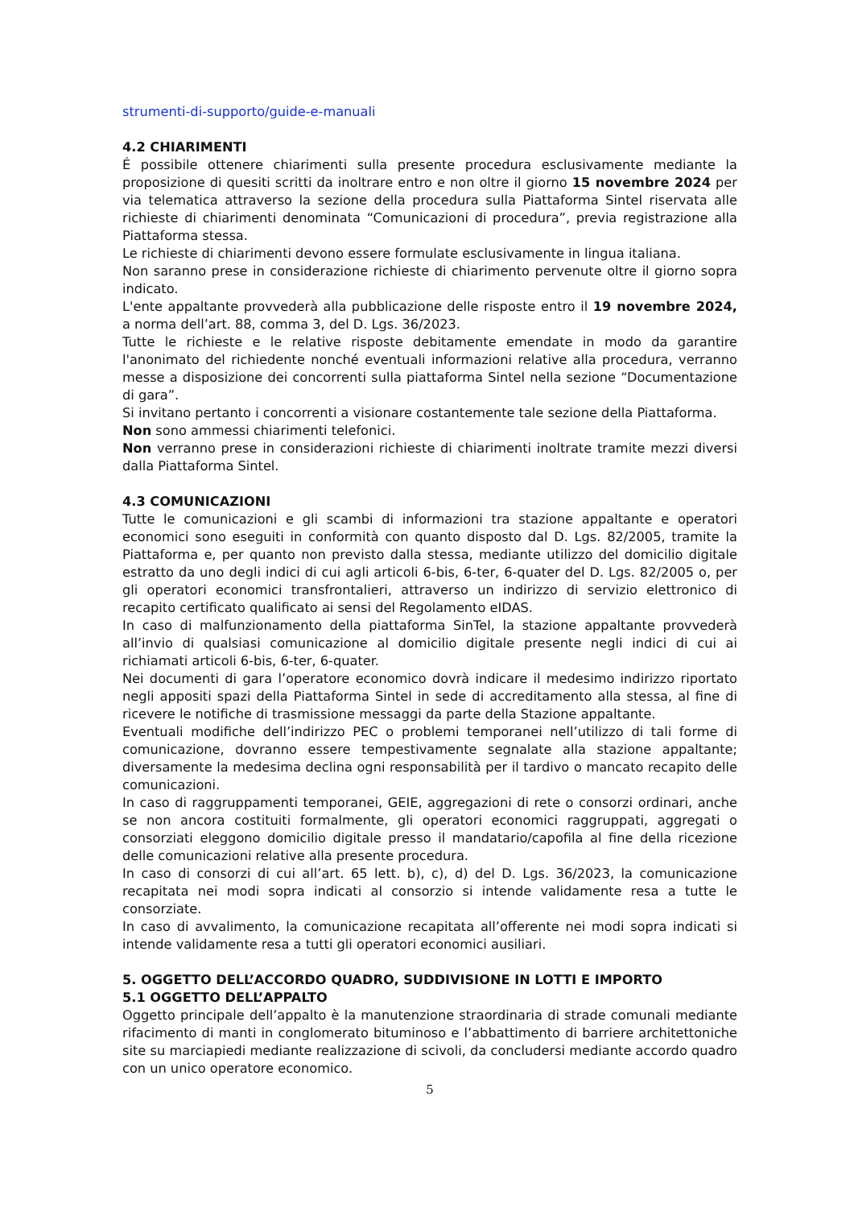strumenti-di-supporto/guide-e-manuali
4.2 CHIARIMENTI
É possibile ottenere chiarimenti sulla presente procedura esclusivamente mediante la proposizione di quesiti scritti da inoltrare entro e non oltre il giorno 15 novembre 2024 per via telematica attraverso la sezione della procedura sulla Piattaforma Sintel riservata alle richieste di chiarimenti denominata “Comunicazioni di procedura”, previa registrazione alla Piattaforma stessa.
Le richieste di chiarimenti devono essere formulate esclusivamente in lingua italiana.
Non saranno prese in considerazione richieste di chiarimento pervenute oltre il giorno sopra indicato.
L'ente appaltante provvederà alla pubblicazione delle risposte entro il 19 novembre 2024, a norma dell’art. 88, comma 3, del D. Lgs. 36/2023.
Tutte le richieste e le relative risposte debitamente emendate in modo da garantire l'anonimato del richiedente nonché eventuali informazioni relative alla procedura, verranno messe a disposizione dei concorrenti sulla piattaforma Sintel nella sezione “Documentazione di gara”.
Si invitano pertanto i concorrenti a visionare costantemente tale sezione della Piattaforma.
Non sono ammessi chiarimenti telefonici.
Non verranno prese in considerazioni richieste di chiarimenti inoltrate tramite mezzi diversi dalla Piattaforma Sintel.
4.3 COMUNICAZIONI
Tutte le comunicazioni e gli scambi di informazioni tra stazione appaltante e operatori economici sono eseguiti in conformità con quanto disposto dal D. Lgs. 82/2005, tramite la Piattaforma e, per quanto non previsto dalla stessa, mediante utilizzo del domicilio digitale estratto da uno degli indici di cui agli articoli 6-bis, 6-ter, 6-quater del D. Lgs. 82/2005 o, per gli operatori economici transfrontalieri, attraverso un indirizzo di servizio elettronico di recapito certificato qualificato ai sensi del Regolamento eIDAS.
In caso di malfunzionamento della piattaforma SinTel, la stazione appaltante provvederà all’invio di qualsiasi comunicazione al domicilio digitale presente negli indici di cui ai richiamati articoli 6-bis, 6-ter, 6-quater.
Nei documenti di gara l’operatore economico dovrà indicare il medesimo indirizzo riportato negli appositi spazi della Piattaforma Sintel in sede di accreditamento alla stessa, al fine di ricevere le notifiche di trasmissione messaggi da parte della Stazione appaltante.
Eventuali modifiche dell’indirizzo PEC o problemi temporanei nell’utilizzo di tali forme di comunicazione, dovranno essere tempestivamente segnalate alla stazione appaltante; diversamente la medesima declina ogni responsabilità per il tardivo o mancato recapito delle comunicazioni.
In caso di raggruppamenti temporanei, GEIE, aggregazioni di rete o consorzi ordinari, anche se non ancora costituiti formalmente, gli operatori economici raggruppati, aggregati o consorziati eleggono domicilio digitale presso il mandatario/capofila al fine della ricezione delle comunicazioni relative alla presente procedura.
In caso di consorzi di cui all’art. 65 lett. b), c), d) del D. Lgs. 36/2023, la comunicazione recapitata nei modi sopra indicati al consorzio si intende validamente resa a tutte le consorziate.
In caso di avvalimento, la comunicazione recapitata all’offerente nei modi sopra indicati si intende validamente resa a tutti gli operatori economici ausiliari.
5. OGGETTO DELL’ACCORDO QUADRO, SUDDIVISIONE IN LOTTI E IMPORTO
5.1 OGGETTO DELL’APPALTO
Oggetto principale dell’appalto è la manutenzione straordinaria di strade comunali mediante rifacimento di manti in conglomerato bituminoso e l’abbattimento di barriere architettoniche site su marciapiedi mediante realizzazione di scivoli, da concludersi mediante accordo quadro con un unico operatore economico.
5